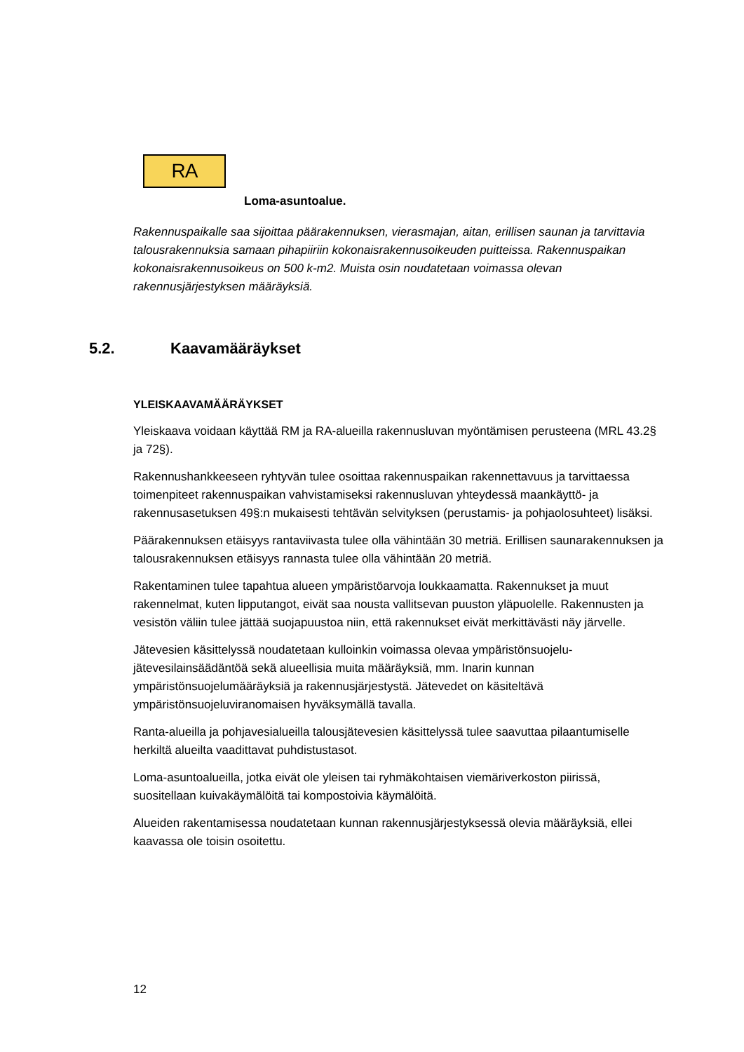RA
Loma-asuntoalue.
Rakennuspaikalle saa sijoittaa päärakennuksen, vierasmajan, aitan, erillisen saunan ja tarvittavia talousrakennuksia samaan pihapiiriin kokonaisrakennusoikeuden puitteissa. Rakennuspaikan kokonaisrakennusoikeus on 500 k-m2. Muista osin noudatetaan voimassa olevan rakennusjärjestyksen määräyksiä.
5.2. Kaavamääräykset
YLEISKAAVAMÄÄRÄYKSET
Yleiskaava voidaan käyttää RM ja RA-alueilla rakennusluvan myöntämisen perusteena (MRL 43.2§ ja 72§).
Rakennushankkeeseen ryhtyvän tulee osoittaa rakennuspaikan rakennettavuus ja tarvittaessa toimenpiteet rakennuspaikan vahvistamiseksi rakennusluvan yhteydessä maankäyttö- ja rakennusasetuksen 49§:n mukaisesti tehtävän selvityksen (perustamis- ja pohjaolosuhteet) lisäksi.
Päärakennuksen etäisyys rantaviivasta tulee olla vähintään 30 metriä. Erillisen saunarakennuksen ja talousrakennuksen etäisyys rannasta tulee olla vähintään 20 metriä.
Rakentaminen tulee tapahtua alueen ympäristöarvoja loukkaamatta. Rakennukset ja muut rakennelmat, kuten lipputangot, eivät saa nousta vallitsevan puuston yläpuolelle. Rakennusten ja vesistön väliin tulee jättää suojapuustoa niin, että rakennukset eivät merkittävästi näy järvelle.
Jätevesien käsittelyssä noudatetaan kulloinkin voimassa olevaa ympäristönsuojelu- jätevesilainsäädäntöä sekä alueellisia muita määräyksiä, mm. Inarin kunnan ympäristönsuojelumääräyksiä ja rakennusjärjestystä. Jätevedet on käsiteltävä ympäristönsuojeluviranomaisen hyväksymällä tavalla.
Ranta-alueilla ja pohjavesialueilla talousjätevesien käsittelyssä tulee saavuttaa pilaantumiselle herkiltä alueilta vaadittavat puhdistustasot.
Loma-asuntoalueilla, jotka eivät ole yleisen tai ryhmäkohtaisen viemäriverkoston piirissä, suositellaan kuivakäymälöitä tai kompostoivia käymälöitä.
Alueiden rakentamisessa noudatetaan kunnan rakennusjärjestyksessä olevia määräyksiä, ellei kaavassa ole toisin osoitettu.
12